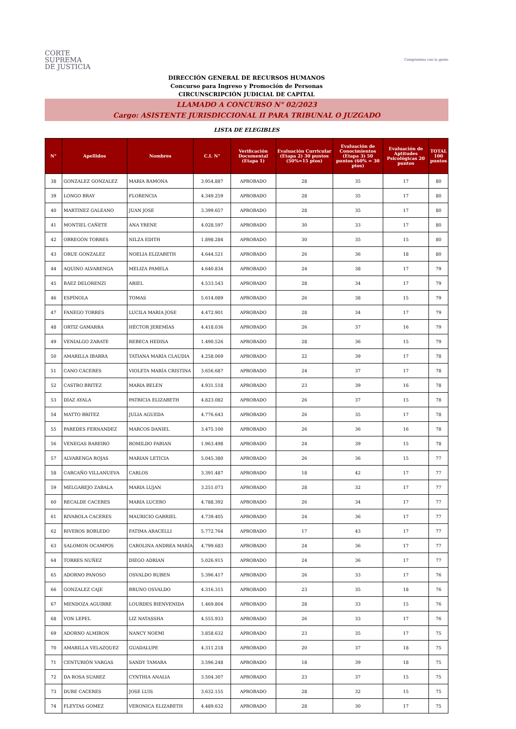CORTE
SUPREMA
DE JUSTICIA
Compromiso con la gente
DIRECCIÓN GENERAL DE RECURSOS HUMANOS
Concurso para Ingreso y Promoción de Personas
CIRCUNSCRIPCIÓN JUDICIAL DE CAPITAL
LLAMADO A CONCURSO N° 02/2023
Cargo: ASISTENTE JURISDICCIONAL II PARA TRIBUNAL O JUZGADO
LISTA DE ELEGIBLES
| N° | Apellidos | Nombres | C.I. N° | Verificación Documental (Etapa 1) | Evaluación Curricular (Etapa 2) 30 puntos (50%=15 ptos) | Evaluación de Conocimientos (Etapa 3) 50 puntos (60% = 30 ptos) | Evaluación de Aptitudes Psicológicas 20 puntos | TOTAL 100 puntos |
| --- | --- | --- | --- | --- | --- | --- | --- | --- |
| 38 | GONZALEZ GONZALEZ | MARIA RAMONA | 3.954.887 | APROBADO | 28 | 35 | 17 | 80 |
| 39 | LONGO BRAY | FLORENCIA | 4.349.259 | APROBADO | 28 | 35 | 17 | 80 |
| 40 | MARTINEZ GALEANO | JUAN JOSE | 3.399.657 | APROBADO | 28 | 35 | 17 | 80 |
| 41 | MONTIEL CAÑETE | ANA YRENE | 4.028.597 | APROBADO | 30 | 33 | 17 | 80 |
| 42 | OBREGÓN TORRES | NILZA EDITH | 1.898.284 | APROBADO | 30 | 35 | 15 | 80 |
| 43 | ORUE GONZALEZ | NOELIA ELIZABETH | 4.644.521 | APROBADO | 26 | 36 | 18 | 80 |
| 44 | AQUINO ALVARENGA | MELIZA PAMELA | 4.640.834 | APROBADO | 24 | 38 | 17 | 79 |
| 45 | BÁEZ DELORENZI | ARIEL | 4.533.543 | APROBADO | 28 | 34 | 17 | 79 |
| 46 | ESPÍNOLA | TOMAS | 5.614.089 | APROBADO | 26 | 38 | 15 | 79 |
| 47 | FANEGO TORRES | LUCILA MARIA JOSE | 4.472.901 | APROBADO | 28 | 34 | 17 | 79 |
| 48 | ORTIZ GAMARRA | HÉCTOR JEREMÍAS | 4.418.036 | APROBADO | 26 | 37 | 16 | 79 |
| 49 | VENIALGO ZARATE | REBECA HEDISA | 1.490.526 | APROBADO | 28 | 36 | 15 | 79 |
| 50 | AMARILLA IBARRA | TATIANA MARÍA CLAUDIA | 4.258.069 | APROBADO | 22 | 39 | 17 | 78 |
| 51 | CANO CÁCERES | VIOLETA MARÍA CRISTINA | 3.656.687 | APROBADO | 24 | 37 | 17 | 78 |
| 52 | CASTRO BRITEZ | MARIA BELEN | 4.931.518 | APROBADO | 23 | 39 | 16 | 78 |
| 53 | DÍAZ AYALA | PATRICIA ELIZABETH | 4.823.082 | APROBADO | 26 | 37 | 15 | 78 |
| 54 | MATTO BRITEZ | JULIA AGUEDA | 4.776.643 | APROBADO | 26 | 35 | 17 | 78 |
| 55 | PAREDES FERNANDEZ | MARCOS DANIEL | 3.475.100 | APROBADO | 26 | 36 | 16 | 78 |
| 56 | VENEGAS BAREIRO | ROMILDO FABIAN | 1.963.498 | APROBADO | 24 | 39 | 15 | 78 |
| 57 | ALVARENGA ROJAS | MARIAN LETICIA | 5.045.380 | APROBADO | 26 | 36 | 15 | 77 |
| 58 | CARCAÑO VILLANUEVA | CARLOS | 3.391.487 | APROBADO | 18 | 42 | 17 | 77 |
| 59 | MELGAREJO ZABALA | MARIA LUJAN | 3.251.073 | APROBADO | 28 | 32 | 17 | 77 |
| 60 | RECALDE CACERES | MARIA LUCERO | 4.788.392 | APROBADO | 26 | 34 | 17 | 77 |
| 61 | RIVAROLA CACERES | MAURICIO GABRIEL | 4.739.405 | APROBADO | 24 | 36 | 17 | 77 |
| 62 | RIVEROS ROBLEDO | FATIMA ARACELLI | 5.772.764 | APROBADO | 17 | 43 | 17 | 77 |
| 63 | SALOMON OCAMPOS | CAROLINA ANDREA MARÍA | 4.799.683 | APROBADO | 24 | 36 | 17 | 77 |
| 64 | TORRES NUÑEZ | DIEGO ADRIAN | 5.026.915 | APROBADO | 24 | 36 | 17 | 77 |
| 65 | ADORNO PANOSO | OSVALDO RUBEN | 5.396.417 | APROBADO | 26 | 33 | 17 | 76 |
| 66 | GONZALEZ CAJE | BRUNO OSVALDO | 4.316.315 | APROBADO | 23 | 35 | 18 | 76 |
| 67 | MENDOZA AGUIRRE | LOURDES BIENVENIDA | 1.469.804 | APROBADO | 28 | 33 | 15 | 76 |
| 68 | VON LEPEL | LIZ NATASSHA | 4.555.933 | APROBADO | 26 | 33 | 17 | 76 |
| 69 | ADORNO ALMIRON | NANCY NOEMI | 3.858.632 | APROBADO | 23 | 35 | 17 | 75 |
| 70 | AMARILLA VELAZQUEZ | GUADALUPE | 4.311.218 | APROBADO | 20 | 37 | 18 | 75 |
| 71 | CENTURIÓN VARGAS | SANDY TAMARA | 3.596.248 | APROBADO | 18 | 39 | 18 | 75 |
| 72 | DA ROSA SUAREZ | CYNTHIA ANALIA | 3.504.307 | APROBADO | 23 | 37 | 15 | 75 |
| 73 | DURE CACERES | JOSE LUIS | 3.632.155 | APROBADO | 28 | 32 | 15 | 75 |
| 74 | FLEYTAS GOMEZ | VERONICA ELIZABETH | 4.489.632 | APROBADO | 28 | 30 | 17 | 75 |